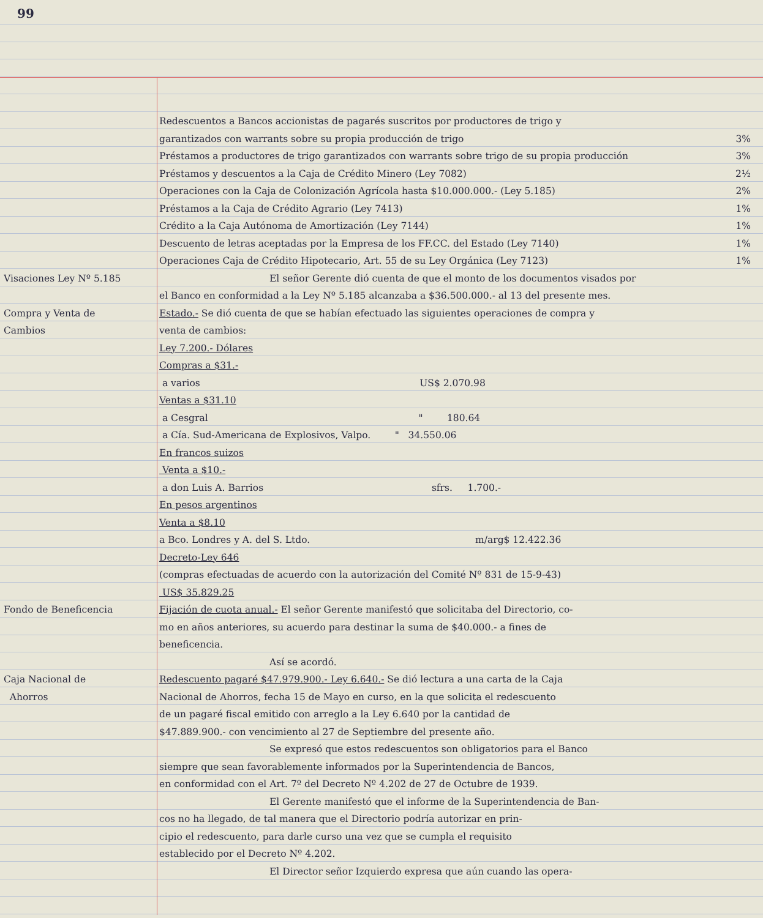99
Redescuentos a Bancos accionistas de pagarés suscritos por productores de trigo y
garantizados con warrants sobre su propia producción de trigo 3%
Préstamos a productores de trigo garantizados con warrants sobre trigo de su propia producción 3%
Préstamos y descuentos a la Caja de Crédito Minero (Ley 7082) 2½
Operaciones con la Caja de Colonización Agrícola hasta $10.000.000.- (Ley 5.185) 2%
Préstamos a la Caja de Crédito Agrario (Ley 7413) 1%
Crédito a la Caja Autónoma de Amortización (Ley 7144) 1%
Descuento de letras aceptadas por la Empresa de los FF.CC. del Estado (Ley 7140) 1%
Operaciones Caja de Crédito Hipotecario, Art. 55 de su Ley Orgánica (Ley 7123) 1%
Visaciones Ley Nº 5.185 El señor Gerente dió cuenta de que el monto de los documentos visados por
el Banco en conformidad a la Ley Nº 5.185 alcanzaba a $36.500.000.- al 13 del presente mes.
Compra y Venta de
Cambios
Estado.- Se dió cuenta de que se habían efectuado las siguientes operaciones de compra y
venta de cambios:
Ley 7.200.- Dólares
Compras a $31.-
a varios US$ 2.070.98
Ventas a $31.10
a Cesgral " 180.64
a Cía. Sud-Americana de Explosivos, Valpo. " 34.550.06
En francos suizos
Venta a $10.-
a don Luis A. Barrios sfrs. 1.700.-
En pesos argentinos
Venta a $8.10
a Bco. Londres y A. del S. Ltdo. m/arg$ 12.422.36
Decreto-Ley 646
(compras efectuadas de acuerdo con la autorización del Comité Nº 831 de 15-9-43)
US$ 35.829.25
Fondo de Beneficencia Fijación de cuota anual.- El señor Gerente manifestó que solicitaba del Directorio, co-
mo en años anteriores, su acuerdo para destinar la suma de $40.000.- a fines de
beneficencia.
Así se acordó.
Caja Nacional de
Ahorros
Redescuento pagaré $47.979.900.- Ley 6.640.- Se dió lectura a una carta de la Caja
Nacional de Ahorros, fecha 15 de Mayo en curso, en la que solicita el redescuento
de un pagaré fiscal emitido con arreglo a la Ley 6.640 por la cantidad de
$47.889.900.- con vencimiento al 27 de Septiembre del presente año.
Se expresó que estos redescuentos son obligatorios para el Banco
siempre que sean favorablemente informados por la Superintendencia de Bancos,
en conformidad con el Art. 7º del Decreto Nº 4.202 de 27 de Octubre de 1939.
El Gerente manifestó que el informe de la Superintendencia de Ban-
cos no ha llegado, de tal manera que el Directorio podría autorizar en prin-
cipio el redescuento, para darle curso una vez que se cumpla el requisito
establecido por el Decreto Nº 4.202.
El Director señor Izquierdo expresa que aún cuando las opera-